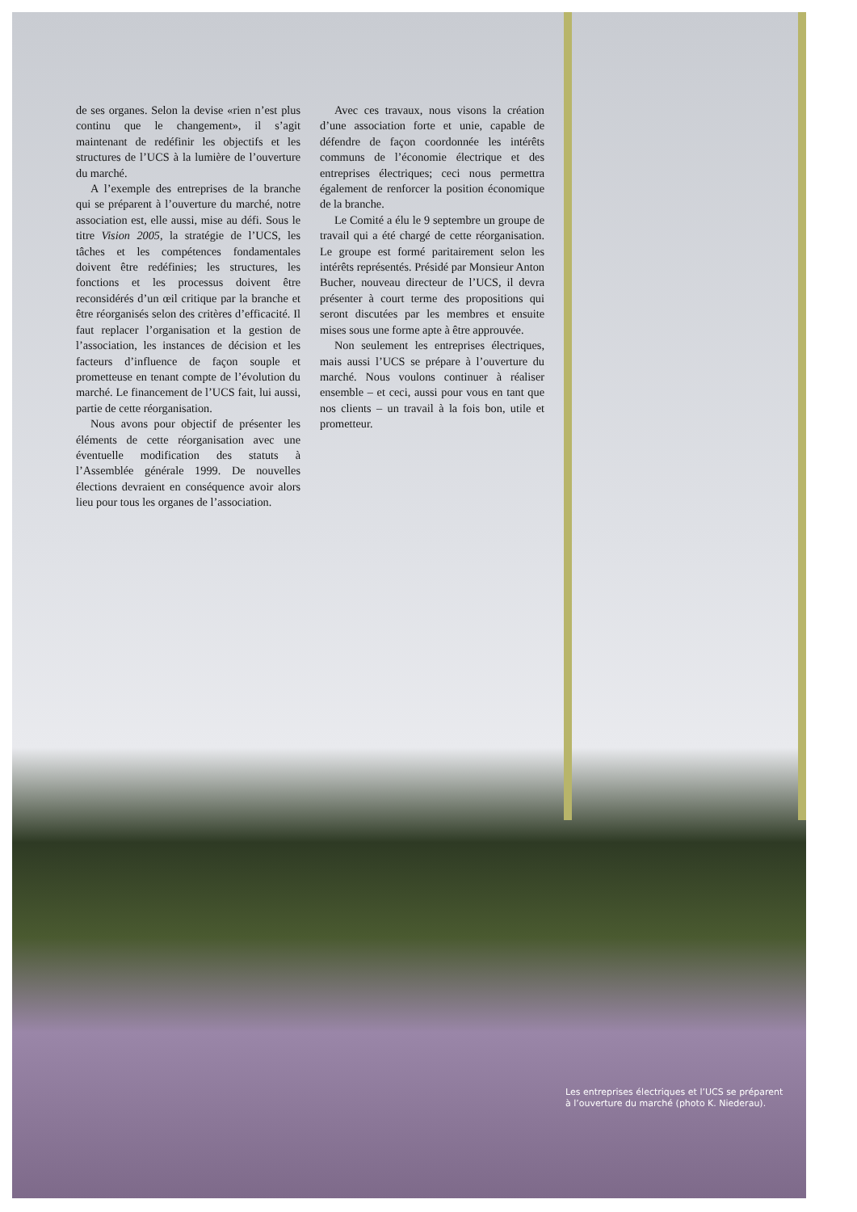de ses organes. Selon la devise «rien n’est plus continu que le changement», il s’agit maintenant de redéfinir les objectifs et les structures de l’UCS à la lumière de l’ouverture du marché.
A l’exemple des entreprises de la branche qui se préparent à l’ouverture du marché, notre association est, elle aussi, mise au défi. Sous le titre Vision 2005, la stratégie de l’UCS, les tâches et les compétences fondamentales doivent être redéfinies; les structures, les fonctions et les processus doivent être reconsidérés d’un œil critique par la branche et être réorganisés selon des critères d’efficacité. Il faut replacer l’organisation et la gestion de l’association, les instances de décision et les facteurs d’influence de façon souple et prometteuse en tenant compte de l’évolution du marché. Le financement de l’UCS fait, lui aussi, partie de cette réorganisation.
Nous avons pour objectif de présenter les éléments de cette réorganisation avec une éventuelle modification des statuts à l’Assemblée générale 1999. De nouvelles élections devraient en conséquence avoir alors lieu pour tous les organes de l’association.
Avec ces travaux, nous visons la création d’une association forte et unie, capable de défendre de façon coordonnée les intérêts communs de l’économie électrique et des entreprises électriques; ceci nous permettra également de renforcer la position économique de la branche.
Le Comité a élu le 9 septembre un groupe de travail qui a été chargé de cette réorganisation. Le groupe est formé paritairement selon les intérêts représentés. Présidé par Monsieur Anton Bucher, nouveau directeur de l’UCS, il devra présenter à court terme des propositions qui seront discutées par les membres et ensuite mises sous une forme apte à être approuvée.
Non seulement les entreprises électriques, mais aussi l’UCS se prépare à l’ouverture du marché. Nous voulons continuer à réaliser ensemble – et ceci, aussi pour vous en tant que nos clients – un travail à la fois bon, utile et prometteur.
Les entreprises électriques et l’UCS se préparent à l’ouverture du marché (photo K. Niederau).